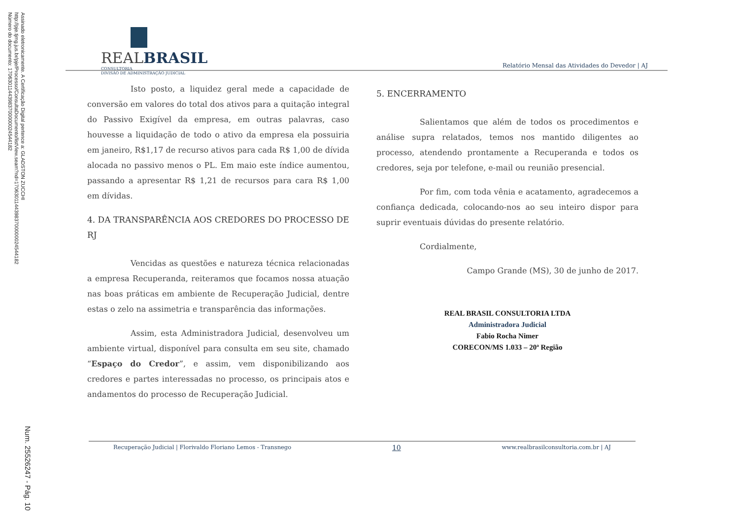Assinado eletronicamente. A Certificação Digital pertence a: GLADSTON ZUCCHI
http://pje.tjmg.jus.br/pje/Processo/ConsultaDocumento/listView.seam?nd=17063011443983700000024544182
Número do documento: 17063011443983700000024544182
Num. 25526247 - Pág. 10
REALBRASIL
CONSULTORIA
DIVISÃO DE ADMINISTRAÇÃO JUDICIAL
Relatório Mensal das Atividades do Devedor | AJ
Isto posto, a liquidez geral mede a capacidade de conversão em valores do total dos ativos para a quitação integral do Passivo Exigível da empresa, em outras palavras, caso houvesse a liquidação de todo o ativo da empresa ela possuiria em janeiro, R$1,17 de recurso ativos para cada R$ 1,00 de dívida alocada no passivo menos o PL. Em maio este índice aumentou, passando a apresentar R$ 1,21 de recursos para cara R$ 1,00 em dívidas.
4. DA TRANSPARÊNCIA AOS CREDORES DO PROCESSO DE RJ
Vencidas as questões e natureza técnica relacionadas a empresa Recuperanda, reiteramos que focamos nossa atuação nas boas práticas em ambiente de Recuperação Judicial, dentre estas o zelo na assimetria e transparência das informações.
Assim, esta Administradora Judicial, desenvolveu um ambiente virtual, disponível para consulta em seu site, chamado “Espaço do Credor”, e assim, vem disponibilizando aos credores e partes interessadas no processo, os principais atos e andamentos do processo de Recuperação Judicial.
5. ENCERRAMENTO
Salientamos que além de todos os procedimentos e análise supra relatados, temos nos mantido diligentes ao processo, atendendo prontamente a Recuperanda e todos os credores, seja por telefone, e-mail ou reunião presencial.
Por fim, com toda vênia e acatamento, agradecemos a confiança dedicada, colocando-nos ao seu inteiro dispor para suprir eventuais dúvidas do presente relatório.
Cordialmente,
Campo Grande (MS), 30 de junho de 2017.
REAL BRASIL CONSULTORIA LTDA
Administradora Judicial
Fabio Rocha Nimer
CORECON/MS 1.033 – 20ª Região
Recuperação Judicial | Florivaldo Floriano Lemos - Transnego 10 www.realbrasilconsultoria.com.br | AJ